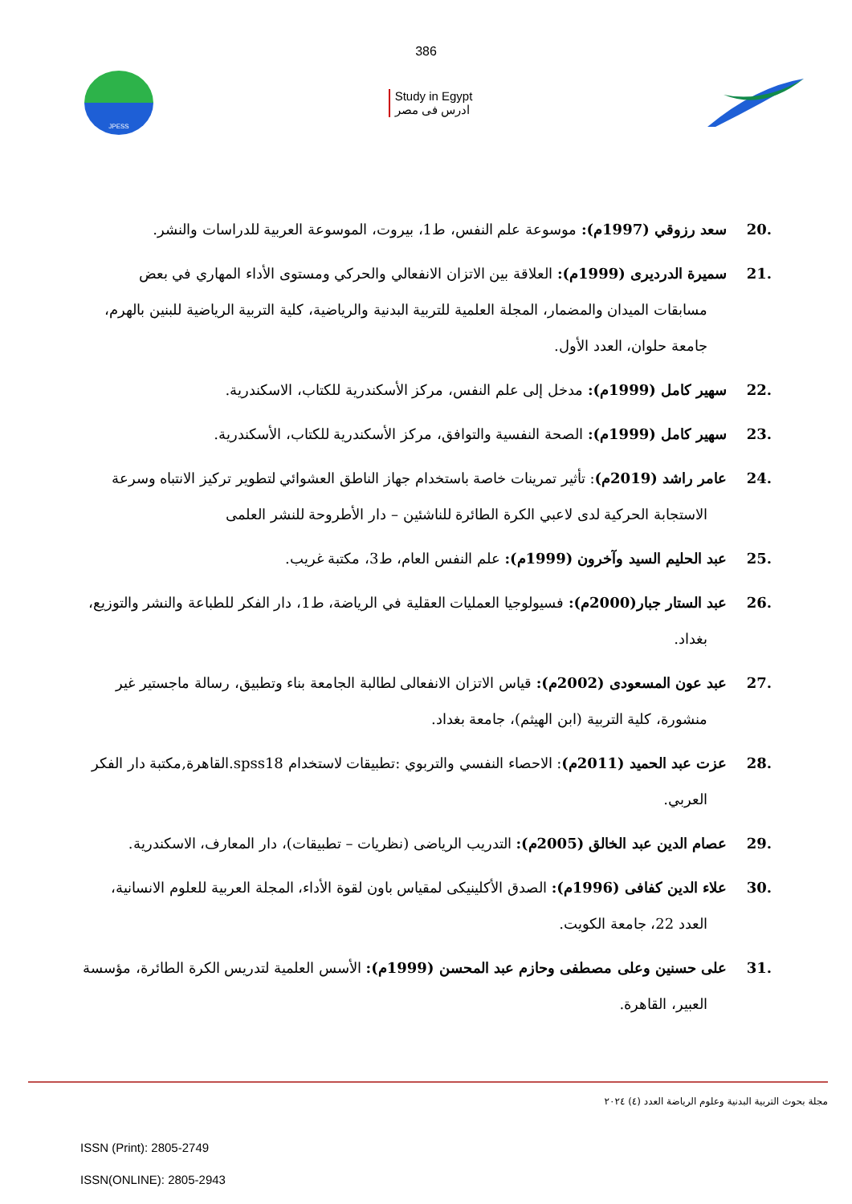386
JPESS
Study in Egypt
ادرس فى مصر
.20 سعد رزوقي (1997م): موسوعة علم النفس، ط1، بيروت، الموسوعة العربية للدراسات والنشر.
.21 سميرة الدرديرى (1999م): العلاقة بين الاتزان الانفعالي والحركي ومستوى الأداء المهاري في بعض مسابقات الميدان والمضمار، المجلة العلمية للتربية البدنية والرياضية، كلية التربية الرياضية للبنين بالهرم، جامعة حلوان، العدد الأول.
.22 سهير كامل (1999م): مدخل إلى علم النفس، مركز الأسكندرية للكتاب، الاسكندرية.
.23 سهير كامل (1999م): الصحة النفسية والتوافق، مركز الأسكندرية للكتاب، الأسكندرية.
.24 عامر راشد (2019م): تأثير تمرينات خاصة باستخدام جهاز الناطق العشوائي لتطوير تركيز الانتباه وسرعة الاستجابة الحركية لدى لاعبي الكرة الطائرة للناشئين – دار الأطروحة للنشر العلمى
.25 عبد الحليم السيد وآخرون (1999م): علم النفس العام، ط3، مكتبة غريب.
.26 عبد الستار جبار(2000م): فسيولوجيا العمليات العقلية في الرياضة، ط1، دار الفكر للطباعة والنشر والتوزيع، بغداد.
.27 عبد عون المسعودى (2002م): قياس الاتزان الانفعالى لطالبة الجامعة بناء وتطبيق، رسالة ماجستير غير منشورة، كلية التربية (ابن الهيثم)، جامعة بغداد.
.28 عزت عبد الحميد (2011م): الاحصاء النفسي والتربوي :تطبيقات لاستخدام spss18.القاهرة,مكتبة دار الفكر العربي.
.29 عصام الدين عبد الخالق (2005م): التدريب الرياضى (نظريات – تطبيقات)، دار المعارف، الاسكندرية.
.30 علاء الدين كفافى (1996م): الصدق الأكلينيكى لمقياس باون لقوة الأداء، المجلة العربية للعلوم الانسانية، العدد 22، جامعة الكويت.
.31 على حسنين وعلى مصطفى وحازم عبد المحسن (1999م): الأسس العلمية لتدريس الكرة الطائرة، مؤسسة العبير، القاهرة.
مجلة بحوث التربية البدنية وعلوم الرياضة العدد (٤) ٢٠٢٤
ISSN (Print): 2805-2749
ISSN(ONLINE): 2805-2943